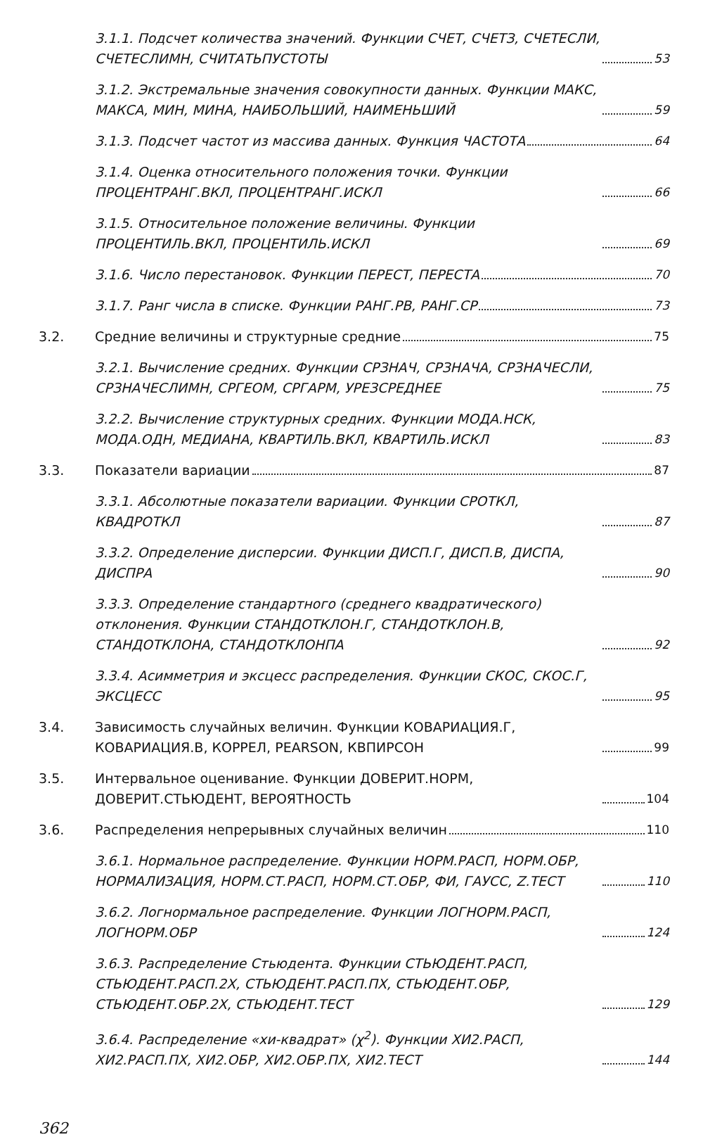3.1.1. Подсчет количества значений. Функции СЧЕТ, СЧЕТЗ, СЧЕТЕСЛИ, СЧЕТЕСЛИМН, СЧИТАТЬПУСТОТЫ 53
3.1.2. Экстремальные значения совокупности данных. Функции МАКС, МАКСА, МИН, МИНА, НАИБОЛЬШИЙ, НАИМЕНЬШИЙ 59
3.1.3. Подсчет частот из массива данных. Функция ЧАСТОТА 64
3.1.4. Оценка относительного положения точки. Функции ПРОЦЕНТРАНГ.ВКЛ, ПРОЦЕНТРАНГ.ИСКЛ 66
3.1.5. Относительное положение величины. Функции ПРОЦЕНТИЛЬ.ВКЛ, ПРОЦЕНТИЛЬ.ИСКЛ 69
3.1.6. Число перестановок. Функции ПЕРЕСТ, ПЕРЕСТА 70
3.1.7. Ранг числа в списке. Функции РАНГ.РВ, РАНГ.СР 73
3.2. Средние величины и структурные средние 75
3.2.1. Вычисление средних. Функции СРЗНАЧ, СРЗНАЧА, СРЗНАЧЕСЛИ, СРЗНАЧЕСЛИМН, СРГЕОМ, СРГАРМ, УРЕЗСРЕДНЕЕ 75
3.2.2. Вычисление структурных средних. Функции МОДА.НСК, МОДА.ОДН, МЕДИАНА, КВАРТИЛЬ.ВКЛ, КВАРТИЛЬ.ИСКЛ 83
3.3. Показатели вариации 87
3.3.1. Абсолютные показатели вариации. Функции СРОТКЛ, КВАДРОТКЛ 87
3.3.2. Определение дисперсии. Функции ДИСП.Г, ДИСП.В, ДИСПА, ДИСПРА 90
3.3.3. Определение стандартного (среднего квадратического) отклонения. Функции СТАНДОТКЛОН.Г, СТАНДОТКЛОН.В, СТАНДОТКЛОНА, СТАНДОТКЛОНПА 92
3.3.4. Асимметрия и эксцесс распределения. Функции СКОС, СКОС.Г, ЭКСЦЕСС 95
3.4. Зависимость случайных величин. Функции КОВАРИАЦИЯ.Г, КОВАРИАЦИЯ.В, КОРРЕЛ, PEARSON, КВПИРСОН 99
3.5. Интервальное оценивание. Функции ДОВЕРИТ.НОРМ, ДОВЕРИТ.СТЬЮДЕНТ, ВЕРОЯТНОСТЬ 104
3.6. Распределения непрерывных случайных величин 110
3.6.1. Нормальное распределение. Функции НОРМ.РАСП, НОРМ.ОБР, НОРМАЛИЗАЦИЯ, НОРМ.СТ.РАСП, НОРМ.СТ.ОБР, ФИ, ГАУСС, Z.ТЕСТ 110
3.6.2. Логнормальное распределение. Функции ЛОГНОРМ.РАСП, ЛОГНОРМ.ОБР 124
3.6.3. Распределение Стьюдента. Функции СТЬЮДЕНТ.РАСП, СТЬЮДЕНТ.РАСП.2Х, СТЬЮДЕНТ.РАСП.ПХ, СТЬЮДЕНТ.ОБР, СТЬЮДЕНТ.ОБР.2Х, СТЬЮДЕНТ.ТЕСТ 129
3.6.4. Распределение «хи-квадрат» (χ<sup>2</sup>). Функции ХИ2.РАСП, ХИ2.РАСП.ПХ, ХИ2.ОБР, ХИ2.ОБР.ПХ, ХИ2.ТЕСТ 144
362